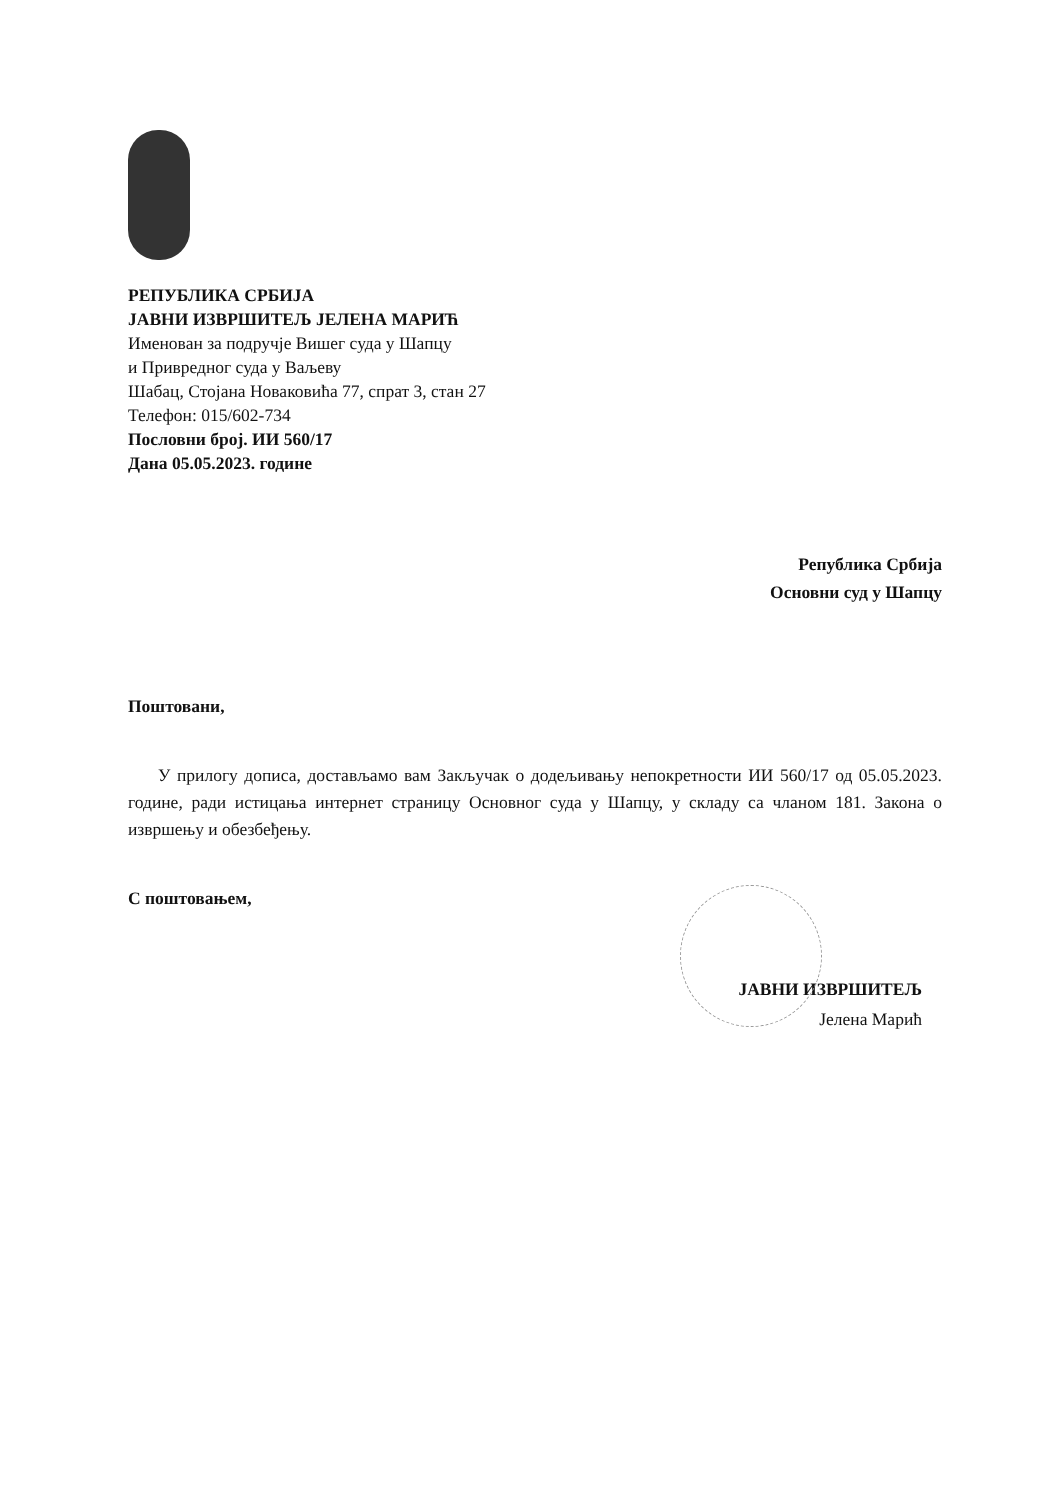РЕПУБЛИКА СРБИЈА
ЈАВНИ ИЗВРШИТЕЉ ЈЕЛЕНА МАРИЋ
Именован за подручје Вишег суда у Шапцу
и Привредног суда у Ваљеву
Шабац, Стојана Новаковића 77, спрат 3, стан 27
Телефон: 015/602-734
Пословни број. ИИ 560/17
Дана 05.05.2023. године
Република Србија
Основни суд у Шапцу
Поштовани,
У прилогу дописа, достављамо вам Закључак о додељивању непокретности ИИ 560/17 од 05.05.2023. године, ради истицања интернет страницу Основног суда у Шапцу, у складу са чланом 181. Закона о извршењу и обезбеђењу.
С поштовањем,
ЈАВНИ ИЗВРШИТЕЉ
Јелена Марић